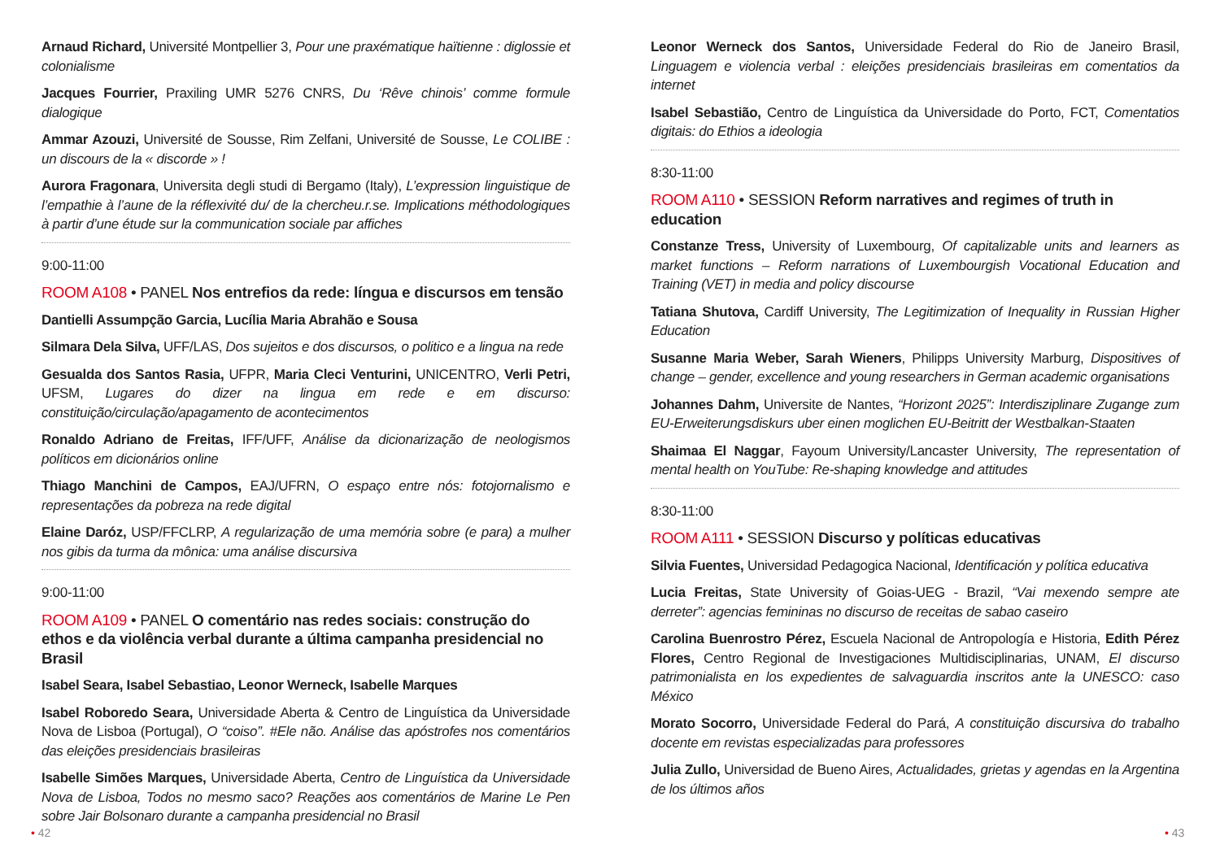Arnaud Richard, Université Montpellier 3, Pour une praxématique haïtienne : diglossie et colonialisme
Jacques Fourrier, Praxiling UMR 5276 CNRS, Du ‘Rêve chinois’ comme formule dialogique
Ammar Azouzi, Université de Sousse, Rim Zelfani, Université de Sousse, Le COLIBE : un discours de la « discorde » !
Aurora Fragonara, Universita degli studi di Bergamo (Italy), L’expression linguistique de l’empathie à l’aune de la réflexivité du/ de la chercheu.r.se. Implications méthodologiques à partir d’une étude sur la communication sociale par affiches
9:00-11:00
ROOM A108 • PANEL Nos entrefios da rede: língua e discursos em tensão
Dantielli Assumpção Garcia, Lucília Maria Abrahão e Sousa
Silmara Dela Silva, UFF/LAS, Dos sujeitos e dos discursos, o politico e a lingua na rede
Gesualda dos Santos Rasia, UFPR, Maria Cleci Venturini, UNICENTRO, Verli Petri, UFSM, Lugares do dizer na lingua em rede e em discurso: constituição/circulação/apagamento de acontecimentos
Ronaldo Adriano de Freitas, IFF/UFF, Análise da dicionarização de neologismos políticos em dicionários online
Thiago Manchini de Campos, EAJ/UFRN, O espaço entre nós: fotojornalismo e representações da pobreza na rede digital
Elaine Daróz, USP/FFCLRP, A regularização de uma memória sobre (e para) a mulher nos gibis da turma da mônica: uma análise discursiva
9:00-11:00
ROOM A109 • PANEL O comentário nas redes sociais: construção do ethos e da violência verbal durante a última campanha presidencial no Brasil
Isabel Seara, Isabel Sebastiao, Leonor Werneck, Isabelle Marques
Isabel Roboredo Seara, Universidade Aberta & Centro de Linguística da Universidade Nova de Lisboa (Portugal), O “coiso”. #Ele não. Análise das apóstrofes nos comentários das eleições presidenciais brasileiras
Isabelle Simões Marques, Universidade Aberta, Centro de Linguística da Universidade Nova de Lisboa, Todos no mesmo saco? Reações aos comentários de Marine Le Pen sobre Jair Bolsonaro durante a campanha presidencial no Brasil
Leonor Werneck dos Santos, Universidade Federal do Rio de Janeiro Brasil, Linguagem e violencia verbal : eleições presidenciais brasileiras em comentatios da internet
Isabel Sebastião, Centro de Linguística da Universidade do Porto, FCT, Comentatios digitais: do Ethios a ideologia
8:30-11:00
ROOM A110 • SESSION Reform narratives and regimes of truth in education
Constanze Tress, University of Luxembourg, Of capitalizable units and learners as market functions – Reform narrations of Luxembourgish Vocational Education and Training (VET) in media and policy discourse
Tatiana Shutova, Cardiff University, The Legitimization of Inequality in Russian Higher Education
Susanne Maria Weber, Sarah Wieners, Philipps University Marburg, Dispositives of change – gender, excellence and young researchers in German academic organisations
Johannes Dahm, Universite de Nantes, “Horizont 2025”: Interdisziplinare Zugange zum EU-Erweiterungsdiskurs uber einen moglichen EU-Beitritt der Westbalkan-Staaten
Shaimaa El Naggar, Fayoum University/Lancaster University, The representation of mental health on YouTube: Re-shaping knowledge and attitudes
8:30-11:00
ROOM A111 • SESSION Discurso y políticas educativas
Silvia Fuentes, Universidad Pedagogica Nacional, Identificación y política educativa
Lucia Freitas, State University of Goias-UEG - Brazil, “Vai mexendo sempre ate derreter”: agencias femininas no discurso de receitas de sabao caseiro
Carolina Buenrostro Pérez, Escuela Nacional de Antropología e Historia, Edith Pérez Flores, Centro Regional de Investigaciones Multidisciplinarias, UNAM, El discurso patrimonialista en los expedientes de salvaguardia inscritos ante la UNESCO: caso México
Morato Socorro, Universidade Federal do Pará, A constituição discursiva do trabalho docente em revistas especializadas para professores
Julia Zullo, Universidad de Bueno Aires, Actualidades, grietas y agendas en la Argentina de los últimos años
• 42 • 43